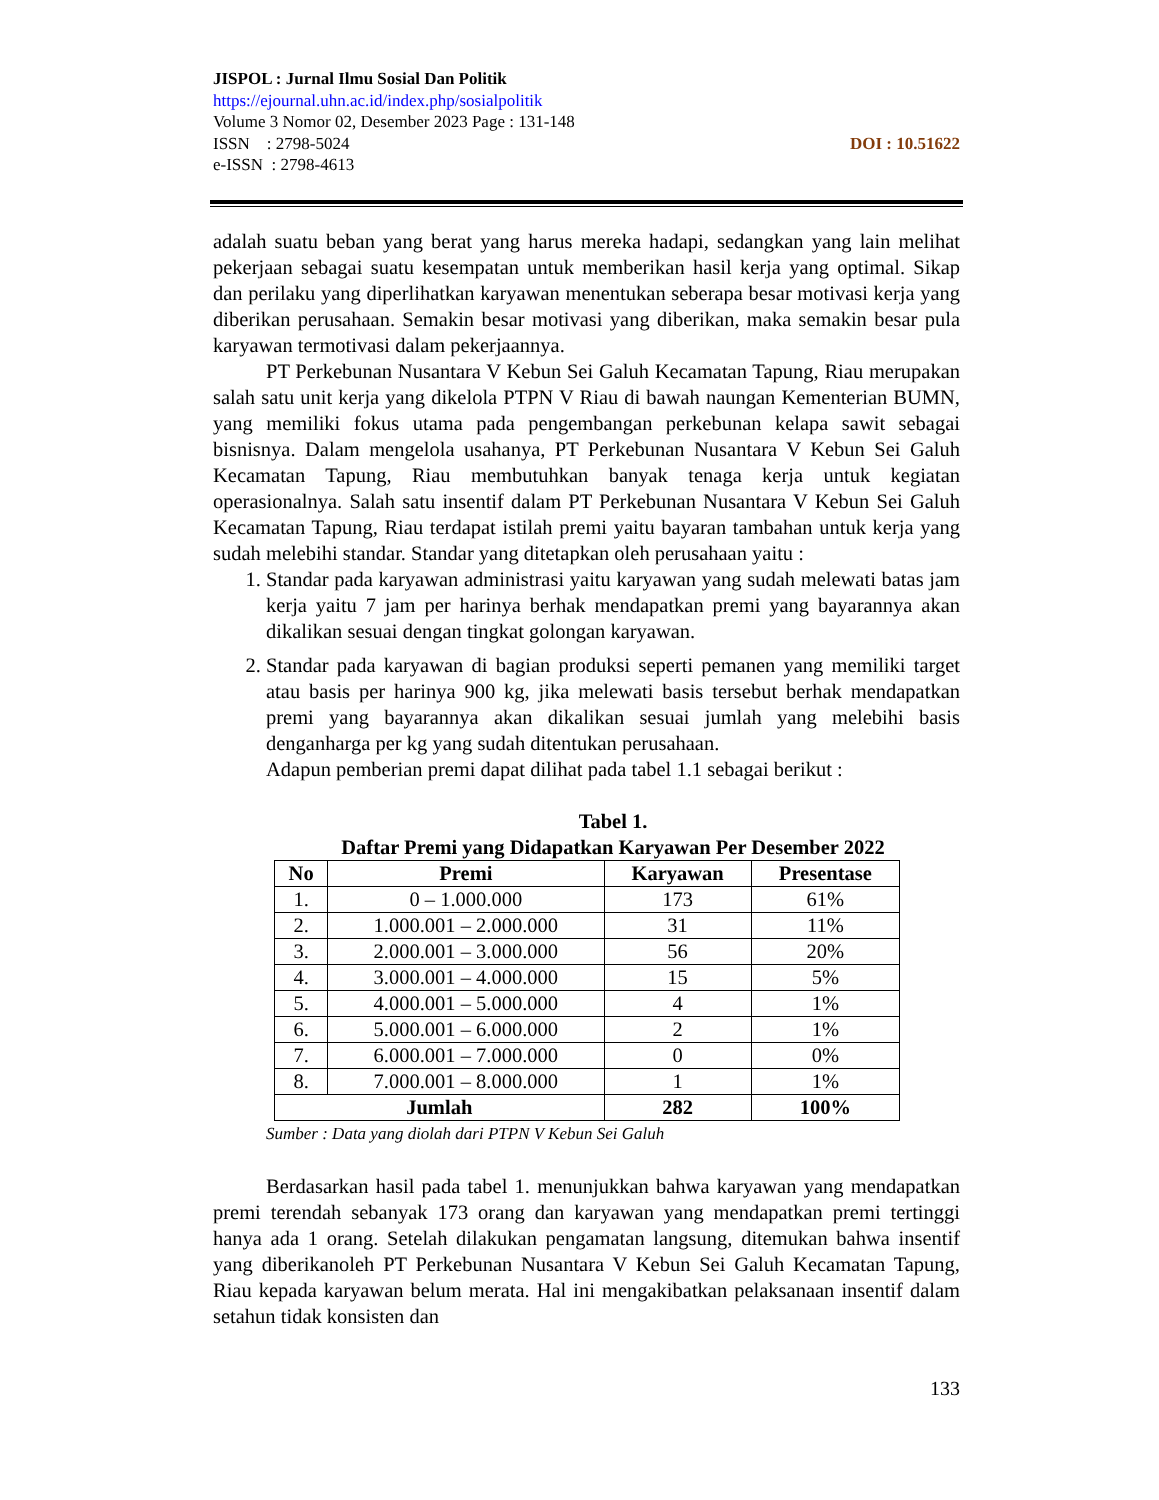JISPOL : Jurnal Ilmu Sosial Dan Politik
https://ejournal.uhn.ac.id/index.php/sosialpolitik
Volume 3 Nomor 02, Desember 2023 Page : 131-148
DOI : 10.51622 ISSN : 2798-5024
e-ISSN : 2798-4613
adalah suatu beban yang berat yang harus mereka hadapi, sedangkan yang lain melihat pekerjaan sebagai suatu kesempatan untuk memberikan hasil kerja yang optimal. Sikap dan perilaku yang diperlihatkan karyawan menentukan seberapa besar motivasi kerja yang diberikan perusahaan. Semakin besar motivasi yang diberikan, maka semakin besar pula karyawan termotivasi dalam pekerjaannya.
PT Perkebunan Nusantara V Kebun Sei Galuh Kecamatan Tapung, Riau merupakan salah satu unit kerja yang dikelola PTPN V Riau di bawah naungan Kementerian BUMN, yang memiliki fokus utama pada pengembangan perkebunan kelapa sawit sebagai bisnisnya. Dalam mengelola usahanya, PT Perkebunan Nusantara V Kebun Sei Galuh Kecamatan Tapung, Riau membutuhkan banyak tenaga kerja untuk kegiatan operasionalnya. Salah satu insentif dalam PT Perkebunan Nusantara V Kebun Sei Galuh Kecamatan Tapung, Riau terdapat istilah premi yaitu bayaran tambahan untuk kerja yang sudah melebihi standar. Standar yang ditetapkan oleh perusahaan yaitu :
1. Standar pada karyawan administrasi yaitu karyawan yang sudah melewati batas jam kerja yaitu 7 jam per harinya berhak mendapatkan premi yang bayarannya akan dikalikan sesuai dengan tingkat golongan karyawan.
2. Standar pada karyawan di bagian produksi seperti pemanen yang memiliki target atau basis per harinya 900 kg, jika melewati basis tersebut berhak mendapatkan premi yang bayarannya akan dikalikan sesuai jumlah yang melebihi basis denganharga per kg yang sudah ditentukan perusahaan.
Adapun pemberian premi dapat dilihat pada tabel 1.1 sebagai berikut :
Tabel 1.
Daftar Premi yang Didapatkan Karyawan Per Desember 2022
| No | Premi | Karyawan | Presentase |
| --- | --- | --- | --- |
| 1. | 0 – 1.000.000 | 173 | 61% |
| 2. | 1.000.001 – 2.000.000 | 31 | 11% |
| 3. | 2.000.001 – 3.000.000 | 56 | 20% |
| 4. | 3.000.001 – 4.000.000 | 15 | 5% |
| 5. | 4.000.001 – 5.000.000 | 4 | 1% |
| 6. | 5.000.001 – 6.000.000 | 2 | 1% |
| 7. | 6.000.001 – 7.000.000 | 0 | 0% |
| 8. | 7.000.001 – 8.000.000 | 1 | 1% |
| Jumlah | | 282 | 100% |
Sumber : Data yang diolah dari PTPN V Kebun Sei Galuh
Berdasarkan hasil pada tabel 1. menunjukkan bahwa karyawan yang mendapatkan premi terendah sebanyak 173 orang dan karyawan yang mendapatkan premi tertinggi hanya ada 1 orang. Setelah dilakukan pengamatan langsung, ditemukan bahwa insentif yang diberikanoleh PT Perkebunan Nusantara V Kebun Sei Galuh Kecamatan Tapung, Riau kepada karyawan belum merata. Hal ini mengakibatkan pelaksanaan insentif dalam setahun tidak konsisten dan
133